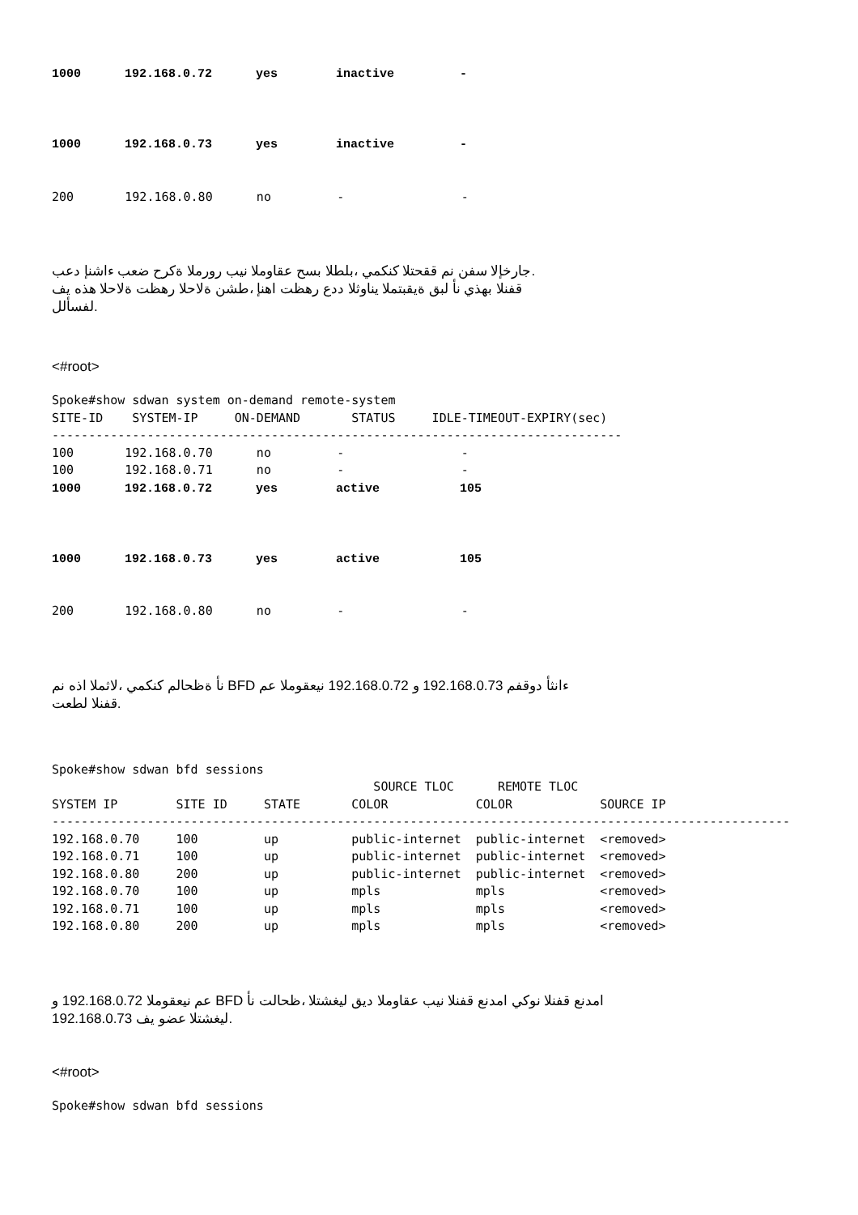1000      192.168.0.72      yes        inactive         -



1000      192.168.0.73      yes        inactive         -


200       192.168.0.80      no         -                -
.جارخإلا سفن نم ققحتلا كنكمي ،بلطلا بسح عقاوملا نيب رورملا ةكرح ضعب ءاشنإ دعب
قفنلا بهذي نأ لبق ةيقبتملا يناوثلا ددع رهظت اهنإ ،طشن ةلاحلا رهظت ةلاحلا هذه يف
.لفسألل
<#root>
Spoke#show sdwan system on-demand remote-system
SITE-ID    SYSTEM-IP     ON-DEMAND       STATUS     IDLE-TIMEOUT-EXPIRY(sec)
------------------------------------------------------------------------------
100       192.168.0.70      no         -                -
100       192.168.0.71      no         -                -
1000      192.168.0.72      yes        active           105



1000      192.168.0.73      yes        active           105


200       192.168.0.80      no         -                -
ءانثأ دوقفم 192.168.0.73 و 192.168.0.72 نيعقوملا عم BFD نأ ةظحالم كنكمي ،لاثملا اذه نم
.قفنلا لطعت
Spoke#show sdwan bfd sessions
                                            SOURCE TLOC      REMOTE TLOC
SYSTEM IP        SITE ID     STATE       COLOR            COLOR            SOURCE IP
-----------------------------------------------------------------------------------------------------
192.168.0.70     100         up          public-internet  public-internet  <removed>
192.168.0.71     100         up          public-internet  public-internet  <removed>
192.168.0.80     200         up          public-internet  public-internet  <removed>
192.168.0.70     100         up          mpls             mpls             <removed>
192.168.0.71     100         up          mpls             mpls             <removed>
192.168.0.80     200         up          mpls             mpls             <removed>
امدنع قفنلا نوكي امدنع قفنلا نيب عقاوملا ديق ليغشتلا ،ظحالت نأ BFD عم نيعقوملا 192.168.0.72 و
.ليغشتلا عضو يف 192.168.0.73
<#root>
Spoke#show sdwan bfd sessions